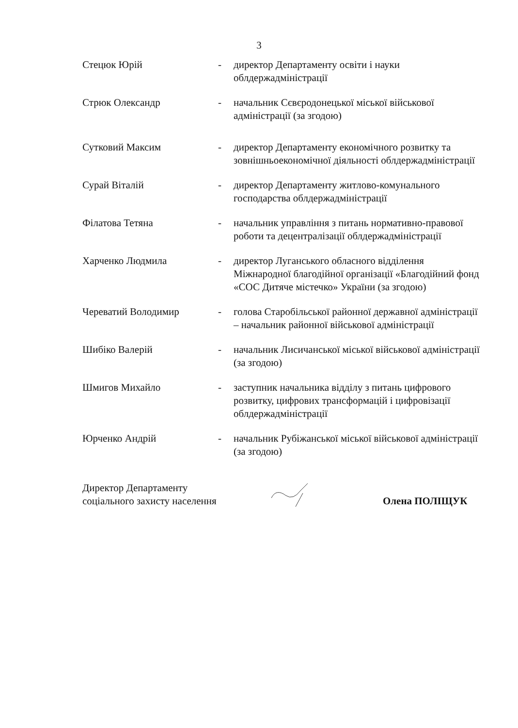3
Стецюк Юрій - директор Департаменту освіти і науки облдержадміністрації
Стрюк Олександр - начальник Сєвєродонецької міської військової адміністрації (за згодою)
Сутковий Максим - директор Департаменту економічного розвитку та зовнішньоекономічної діяльності облдержадміністрації
Сурай Віталій - директор Департаменту житлово-комунального господарства облдержадміністрації
Філатова Тетяна - начальник управління з питань нормативно-правової роботи та децентралізації облдержадміністрації
Харченко Людмила - директор Луганського обласного відділення Міжнародної благодійної організації «Благодійний фонд «СОС Дитяче містечко» України (за згодою)
Череватий Володимир - голова Старобільської районної державної адміністрації – начальник районної військової адміністрації
Шибіко Валерій - начальник Лисичанської міської військової адміністрації (за згодою)
Шмигов Михайло - заступник начальника відділу з питань цифрового розвитку, цифрових трансформацій і цифровізації облдержадміністрації
Юрченко Андрій - начальник Рубіжанської міської військової адміністрації (за згодою)
Директор Департаменту
соціального захисту населення
Олена ПОЛІЩУК